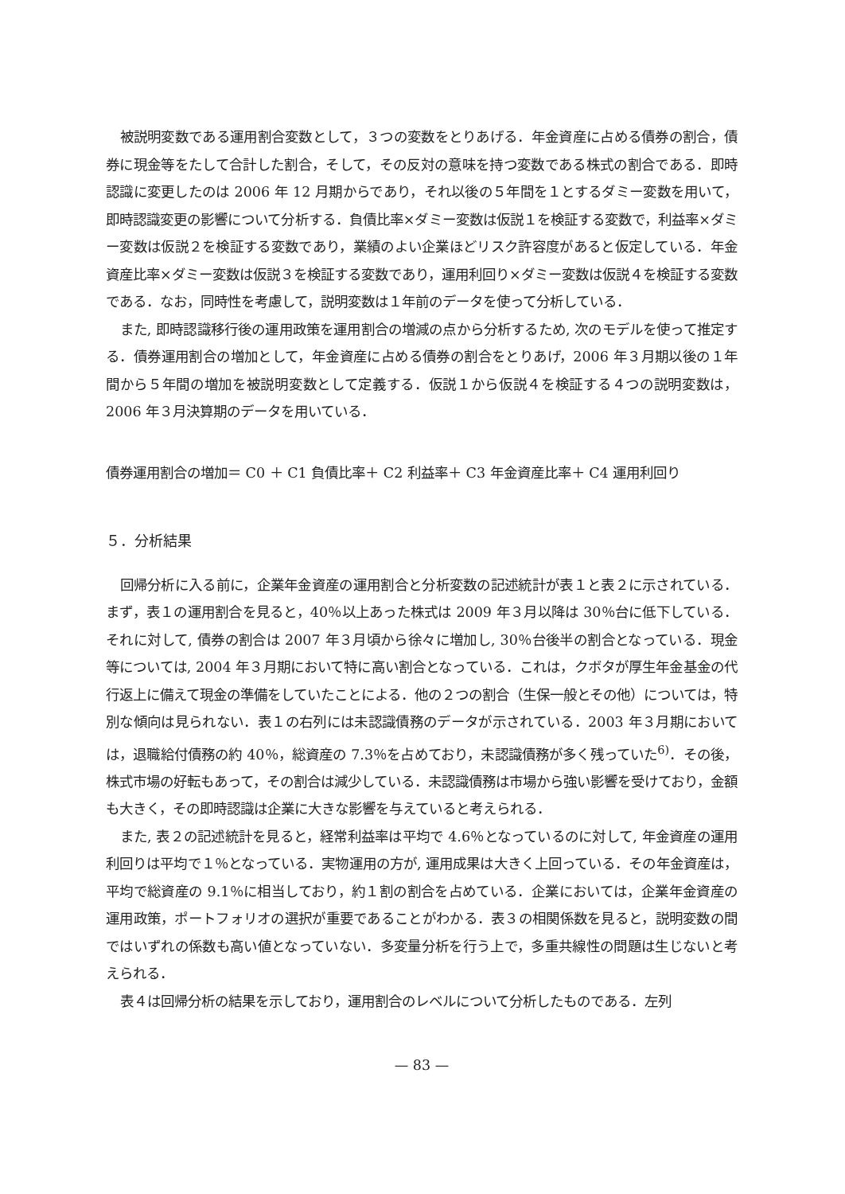被説明変数である運用割合変数として，３つの変数をとりあげる．年金資産に占める債券の割合，債券に現金等をたして合計した割合，そして，その反対の意味を持つ変数である株式の割合である．即時認識に変更したのは 2006 年 12 月期からであり，それ以後の５年間を１とするダミー変数を用いて，即時認識変更の影響について分析する．負債比率×ダミー変数は仮説１を検証する変数で，利益率×ダミー変数は仮説２を検証する変数であり，業績のよい企業ほどリスク許容度があると仮定している．年金資産比率×ダミー変数は仮説３を検証する変数であり，運用利回り×ダミー変数は仮説４を検証する変数である．なお，同時性を考慮して，説明変数は１年前のデータを使って分析している．
また, 即時認識移行後の運用政策を運用割合の増減の点から分析するため, 次のモデルを使って推定する．債券運用割合の増加として，年金資産に占める債券の割合をとりあげ，2006 年３月期以後の１年間から５年間の増加を被説明変数として定義する．仮説１から仮説４を検証する４つの説明変数は，2006 年３月決算期のデータを用いている．
債券運用割合の増加＝ C0 ＋ C1 負債比率＋ C2 利益率＋ C3 年金資産比率＋ C4 運用利回り
５．分析結果
回帰分析に入る前に，企業年金資産の運用割合と分析変数の記述統計が表１と表２に示されている．まず，表１の運用割合を見ると，40％以上あった株式は 2009 年３月以降は 30％台に低下している．それに対して, 債券の割合は 2007 年３月頃から徐々に増加し, 30％台後半の割合となっている．現金等については, 2004 年３月期において特に高い割合となっている．これは，クボタが厚生年金基金の代行返上に備えて現金の準備をしていたことによる．他の２つの割合（生保一般とその他）については，特別な傾向は見られない．表１の右列には未認識債務のデータが示されている．2003 年３月期においては，退職給付債務の約 40％，総資産の 7.3％を占めており，未認識債務が多く残っていた<sup>6)</sup>．その後，株式市場の好転もあって，その割合は減少している．未認識債務は市場から強い影響を受けており，金額も大きく，その即時認識は企業に大きな影響を与えていると考えられる．
また, 表２の記述統計を見ると，経常利益率は平均で 4.6％となっているのに対して, 年金資産の運用利回りは平均で１％となっている．実物運用の方が, 運用成果は大きく上回っている．その年金資産は，平均で総資産の 9.1％に相当しており，約１割の割合を占めている．企業においては，企業年金資産の運用政策，ポートフォリオの選択が重要であることがわかる．表３の相関係数を見ると，説明変数の間ではいずれの係数も高い値となっていない．多変量分析を行う上で，多重共線性の問題は生じないと考えられる．
表４は回帰分析の結果を示しており，運用割合のレベルについて分析したものである．左列
— 83 —